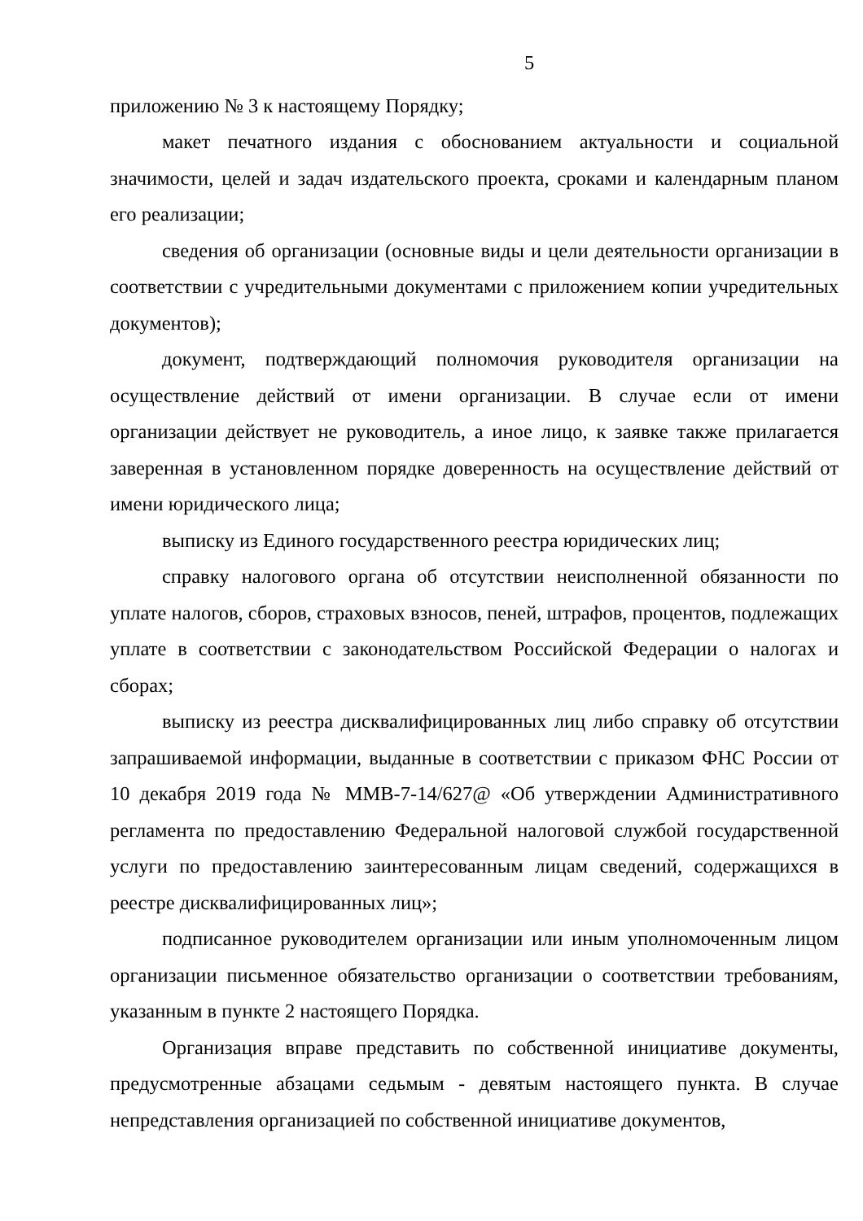5
приложению № 3 к настоящему Порядку;
макет печатного издания с обоснованием актуальности и социальной значимости, целей и задач издательского проекта, сроками и календарным планом его реализации;
сведения об организации (основные виды и цели деятельности организации в соответствии с учредительными документами с приложением копии учредительных документов);
документ, подтверждающий полномочия руководителя организации на осуществление действий от имени организации. В случае если от имени организации действует не руководитель, а иное лицо, к заявке также прилагается заверенная в установленном порядке доверенность на осуществление действий от имени юридического лица;
выписку из Единого государственного реестра юридических лиц;
справку налогового органа об отсутствии неисполненной обязанности по уплате налогов, сборов, страховых взносов, пеней, штрафов, процентов, подлежащих уплате в соответствии с законодательством Российской Федерации о налогах и сборах;
выписку из реестра дисквалифицированных лиц либо справку об отсутствии запрашиваемой информации, выданные в соответствии с приказом ФНС России от 10 декабря 2019 года № ММВ-7-14/627@ «Об утверждении Административного регламента по предоставлению Федеральной налоговой службой государственной услуги по предоставлению заинтересованным лицам сведений, содержащихся в реестре дисквалифицированных лиц»;
подписанное руководителем организации или иным уполномоченным лицом организации письменное обязательство организации о соответствии требованиям, указанным в пункте 2 настоящего Порядка.
Организация вправе представить по собственной инициативе документы, предусмотренные абзацами седьмым - девятым настоящего пункта. В случае непредставления организацией по собственной инициативе документов,